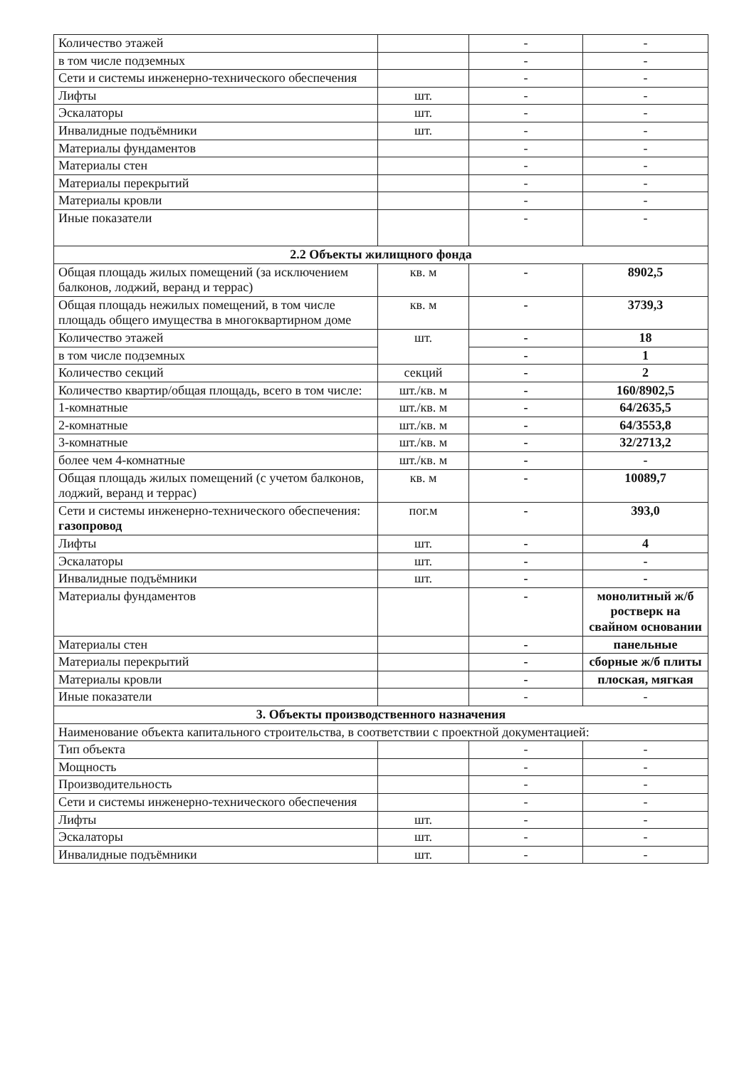| Количество этажей | | - | - |
| в том числе подземных | | - | - |
| Сети и системы инженерно-технического обеспечения | | - | - |
| Лифты | шт. | - | - |
| Эскалаторы | шт. | - | - |
| Инвалидные подъёмники | шт. | - | - |
| Материалы фундаментов | | - | - |
| Материалы стен | | - | - |
| Материалы перекрытий | | - | - |
| Материалы кровли | | - | - |
| Иные показатели | | - | - |
| 2.2 Объекты жилищного фонда | | | |
| Общая площадь жилых помещений (за исключением балконов, лоджий, веранд и террас) | кв. м | - | 8902,5 |
| Общая площадь нежилых помещений, в том числе площадь общего имущества в многоквартирном доме | кв. м | - | 3739,3 |
| Количество этажей | шт. | - | 18 |
| в том числе подземных | | - | 1 |
| Количество секций | секций | - | 2 |
| Количество квартир/общая площадь, всего в том числе: | шт./кв. м | - | 160/8902,5 |
| 1-комнатные | шт./кв. м | - | 64/2635,5 |
| 2-комнатные | шт./кв. м | - | 64/3553,8 |
| 3-комнатные | шт./кв. м | - | 32/2713,2 |
| более чем 4-комнатные | шт./кв. м | - | - |
| Общая площадь жилых помещений (с учетом балконов, лоджий, веранд и террас) | кв. м | - | 10089,7 |
| Сети и системы инженерно-технического обеспечения: газопровод | пог.м | - | 393,0 |
| Лифты | шт. | - | 4 |
| Эскалаторы | шт. | - | - |
| Инвалидные подъёмники | шт. | - | - |
| Материалы фундаментов | | - | монолитный ж/б ростверк на свайном основании |
| Материалы стен | | - | панельные |
| Материалы перекрытий | | - | сборные ж/б плиты |
| Материалы кровли | | - | плоская, мягкая |
| Иные показатели | | - | - |
| 3. Объекты производственного назначения | | | |
| Наименование объекта капитального строительства, в соответствии с проектной документацией: | | | |
| Тип объекта | | - | - |
| Мощность | | - | - |
| Производительность | | - | - |
| Сети и системы инженерно-технического обеспечения | | - | - |
| Лифты | шт. | - | - |
| Эскалаторы | шт. | - | - |
| Инвалидные подъёмники | шт. | - | - |